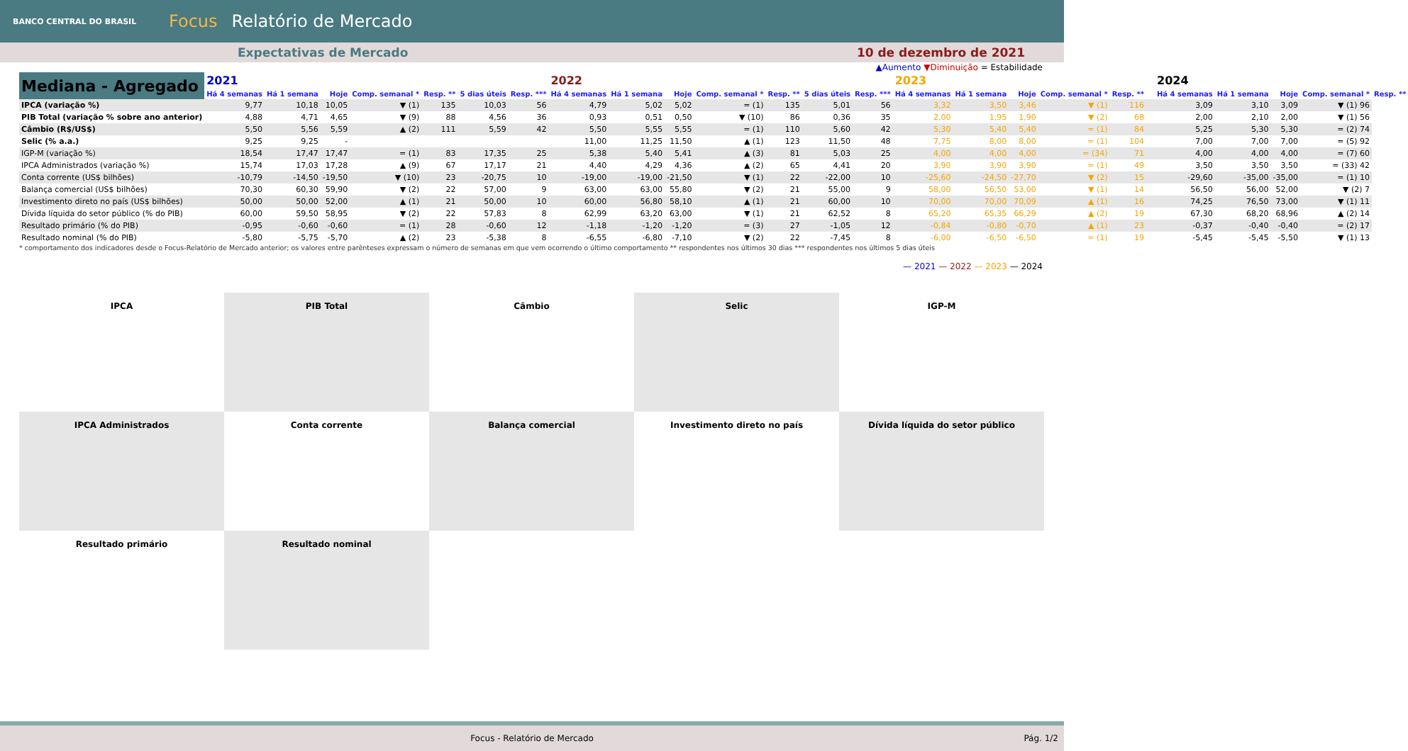BANCO CENTRAL DO BRASIL Focus Relatório de Mercado
Expectativas de Mercado 10 de dezembro de 2021
▲Aumento ▼Diminuição = Estabilidade
| Mediana - Agregado | 2021 | | | | | | | 2022 | | | | | | | 2023 | | | | | | | 2024 | | | | |
| --- | --- | --- | --- | --- | --- | --- | --- | --- | --- | --- | --- | --- | --- | --- | --- | --- | --- | --- | --- | --- | --- | --- | --- | --- | --- | --- |
| | Há 4 semanas | Há 1 semana | Hoje | Comp. semanal * | Resp. ** | 5 dias úteis | Resp. *** | Há 4 semanas | Há 1 semana | Hoje | Comp. semanal * | Resp. ** | 5 dias úteis | Resp. *** | Há 4 semanas | Há 1 semana | Hoje | Comp. semanal * | Resp. ** | | | Há 4 semanas | Há 1 semana | Hoje | Comp. semanal * | Resp. ** |
| IPCA (variação %) | 9,77 | 10,18 | 10,05 | ▼ (1) | 135 | 10,03 | 56 | 4,79 | 5,02 | 5,02 | = (1) | 135 | 5,01 | 56 | 3,32 | 3,50 | 3,46 | ▼ (1) | 116 | | | 3,09 | 3,10 | 3,09 | ▼ (1) 96 | |
| PIB Total (variação % sobre ano anterior) | 4,88 | 4,71 | 4,65 | ▼ (9) | 88 | 4,56 | 36 | 0,93 | 0,51 | 0,50 | ▼ (10) | 86 | 0,36 | 35 | 2,00 | 1,95 | 1,90 | ▼ (2) | 68 | | | 2,00 | 2,10 | 2,00 | ▼ (1) 56 | |
| Câmbio (R$/US$) | 5,50 | 5,56 | 5,59 | ▲ (2) | 111 | 5,59 | 42 | 5,50 | 5,55 | 5,55 | = (1) | 110 | 5,60 | 42 | 5,30 | 5,40 | 5,40 | = (1) | 84 | | | 5,25 | 5,30 | 5,30 | = (2) 74 | |
| Selic (% a.a.) | 9,25 | 9,25 | - | | | | | 11,00 | 11,25 | 11,50 | ▲ (1) | 123 | 11,50 | 48 | 7,75 | 8,00 | 8,00 | = (1) | 104 | | | 7,00 | 7,00 | 7,00 | = (5) 92 | |
| IGP-M (variação %) | 18,54 | 17,47 | 17,47 | = (1) | 83 | 17,35 | 25 | 5,38 | 5,40 | 5,41 | ▲ (3) | 81 | 5,03 | 25 | 4,00 | 4,00 | 4,00 | = (34) | 71 | | | 4,00 | 4,00 | 4,00 | = (7) 60 | |
| IPCA Administrados (variação %) | 15,74 | 17,03 | 17,28 | ▲ (9) | 67 | 17,17 | 21 | 4,40 | 4,29 | 4,36 | ▲ (2) | 65 | 4,41 | 20 | 3,90 | 3,90 | 3,90 | = (1) | 49 | | | 3,50 | 3,50 | 3,50 | = (33) 42 | |
| Conta corrente (US$ bilhões) | -10,79 | -14,50 | -19,50 | ▼ (10) | 23 | -20,75 | 10 | -19,00 | -19,00 | -21,50 | ▼ (1) | 22 | -22,00 | 10 | -25,60 | -24,50 | -27,70 | ▼ (2) | 15 | | | -29,60 | -35,00 | -35,00 | = (1) 10 | |
| Balança comercial (US$ bilhões) | 70,30 | 60,30 | 59,90 | ▼ (2) | 22 | 57,00 | 9 | 63,00 | 63,00 | 55,80 | ▼ (2) | 21 | 55,00 | 9 | 58,00 | 56,50 | 53,00 | ▼ (1) | 14 | | | 56,50 | 56,00 | 52,00 | ▼ (2) 7 | |
| Investimento direto no país (US$ bilhões) | 50,00 | 50,00 | 52,00 | ▲ (1) | 21 | 50,00 | 10 | 60,00 | 56,80 | 58,10 | ▲ (1) | 21 | 60,00 | 10 | 70,00 | 70,00 | 70,09 | ▲ (1) | 16 | | | 74,25 | 76,50 | 73,00 | ▼ (1) 11 | |
| Dívida líquida do setor público (% do PIB) | 60,00 | 59,50 | 58,95 | ▼ (2) | 22 | 57,83 | 8 | 62,99 | 63,20 | 63,00 | ▼ (1) | 21 | 62,52 | 8 | 65,20 | 65,35 | 66,29 | ▲ (2) | 19 | | | 67,30 | 68,20 | 68,96 | ▲ (2) 14 | |
| Resultado primário (% do PIB) | -0,95 | -0,60 | -0,60 | = (1) | 28 | -0,60 | 12 | -1,18 | -1,20 | -1,20 | = (3) | 27 | -1,05 | 12 | -0,84 | -0,80 | -0,70 | ▲ (1) | 23 | | | -0,37 | -0,40 | -0,40 | = (2) 17 | |
| Resultado nominal (% do PIB) | -5,80 | -5,75 | -5,70 | ▲ (2) | 23 | -5,38 | 8 | -6,55 | -6,80 | -7,10 | ▼ (2) | 22 | -7,45 | 8 | -6,00 | -6,50 | -6,50 | = (1) | 19 | | | -5,45 | -5,45 | -5,50 | ▼ (1) 13 | |
* comportamento dos indicadores desde o Focus-Relatório de Mercado anterior; os valores entre parênteses expressam o número de semanas em que vem ocorrendo o último comportamento ** respondentes nos últimos 30 dias *** respondentes nos últimos 5 dias úteis
— 2021 — 2022 — 2023 — 2024
IPCA
PIB Total
Câmbio
Selic
IGP-M
IPCA Administrados
Conta corrente
Balança comercial
Investimento direto no país
Dívida líquida do setor público
Resultado primário
Resultado nominal
Focus - Relatório de Mercado Pág. 1/2